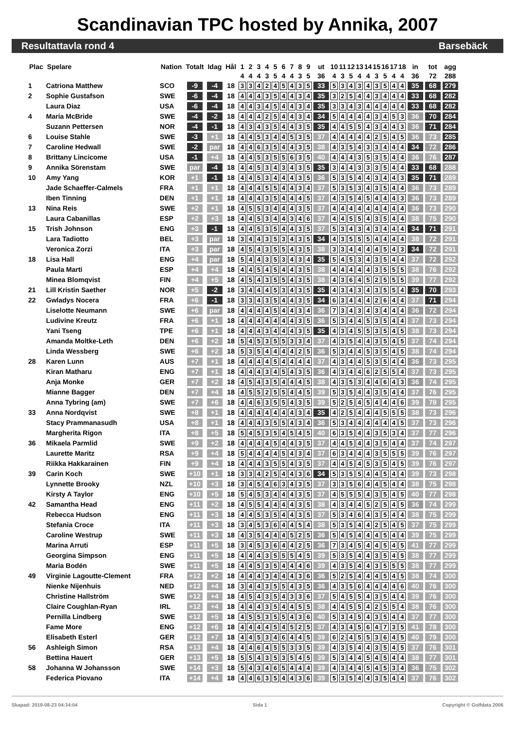Scandinavian TPC hosted by Annika, 2007
Resultattavla rond 4 Barsebäck
| Plac | Spelare | Nation | Totalt | Idag | Hål | 1 | 2 | 3 | 4 | 5 | 6 | 7 | 8 | 9 | ut | 10 | 11 | 12 | 13 | 14 | 15 | 16 | 17 | 18 | in | tot | agg |
| --- | --- | --- | --- | --- | --- | --- | --- | --- | --- | --- | --- | --- | --- | --- | --- | --- | --- | --- | --- | --- | --- | --- | --- | --- | --- | --- | --- |
| | | | | | | 4 | 4 | 4 | 3 | 5 | 4 | 4 | 3 | 5 | 36 | 4 | 3 | 5 | 4 | 4 | 3 | 5 | 4 | 4 | 36 | 72 | 288 |
| 1 | Catriona Matthew | SCO | -9 | -4 | 18 | 3 | 3 | 4 | 2 | 4 | 5 | 4 | 3 | 5 | 33 | 5 | 3 | 4 | 3 | 4 | 3 | 5 | 4 | 4 | 35 | 68 | 279 |
| 2 | Sophie Gustafson | SWE | -6 | -4 | 18 | 4 | 4 | 4 | 3 | 5 | 4 | 4 | 3 | 4 | 35 | 3 | 2 | 5 | 4 | 4 | 3 | 4 | 4 | 4 | 33 | 68 | 282 |
| | Laura Diaz | USA | -6 | -4 | 18 | 4 | 4 | 3 | 4 | 5 | 4 | 4 | 3 | 4 | 35 | 3 | 3 | 4 | 3 | 4 | 4 | 4 | 4 | 4 | 33 | 68 | 282 |
| 4 | Maria McBride | SWE | -4 | -2 | 18 | 4 | 4 | 4 | 2 | 5 | 4 | 4 | 3 | 4 | 34 | 5 | 4 | 4 | 4 | 4 | 3 | 4 | 5 | 3 | 36 | 70 | 284 |
| | Suzann Pettersen | NOR | -4 | -1 | 18 | 4 | 3 | 4 | 3 | 5 | 4 | 4 | 3 | 5 | 35 | 4 | 4 | 5 | 5 | 4 | 3 | 4 | 4 | 3 | 36 | 71 | 284 |
| 6 | Louise Stahle | SWE | -3 | +1 | 18 | 4 | 4 | 5 | 3 | 4 | 4 | 5 | 3 | 5 | 37 | 4 | 4 | 4 | 4 | 4 | 2 | 5 | 4 | 5 | 36 | 73 | 285 |
| 7 | Caroline Hedwall | SWE | -2 | par | 18 | 4 | 4 | 6 | 3 | 5 | 4 | 4 | 3 | 5 | 38 | 4 | 3 | 5 | 4 | 3 | 3 | 4 | 4 | 4 | 34 | 72 | 286 |
| 8 | Brittany Lincicome | USA | -1 | +4 | 18 | 4 | 4 | 5 | 3 | 5 | 5 | 6 | 3 | 5 | 40 | 4 | 4 | 4 | 3 | 5 | 3 | 5 | 4 | 4 | 36 | 76 | 287 |
| 9 | Annika Sörenstam | SWE | par | -4 | 18 | 4 | 4 | 5 | 3 | 4 | 3 | 4 | 3 | 5 | 35 | 3 | 4 | 4 | 3 | 3 | 3 | 5 | 4 | 4 | 33 | 68 | 288 |
| 10 | Amy Yang | KOR | +1 | -1 | 18 | 4 | 4 | 5 | 3 | 4 | 4 | 4 | 3 | 5 | 36 | 5 | 3 | 5 | 4 | 4 | 3 | 4 | 4 | 3 | 35 | 71 | 289 |
| | Jade Schaeffer-Calmels | FRA | +1 | +1 | 18 | 4 | 4 | 4 | 5 | 5 | 4 | 4 | 3 | 4 | 37 | 5 | 3 | 5 | 3 | 4 | 3 | 5 | 4 | 4 | 36 | 73 | 289 |
| | Iben Tinning | DEN | +1 | +1 | 18 | 4 | 4 | 4 | 3 | 5 | 4 | 4 | 4 | 5 | 37 | 4 | 3 | 5 | 4 | 5 | 4 | 4 | 4 | 3 | 36 | 73 | 289 |
| 13 | Nina Reis | SWE | +2 | +1 | 18 | 4 | 5 | 5 | 3 | 4 | 4 | 4 | 3 | 5 | 37 | 4 | 4 | 4 | 4 | 4 | 4 | 4 | 4 | 4 | 36 | 73 | 290 |
| | Laura Cabanillas | ESP | +2 | +3 | 18 | 4 | 4 | 5 | 3 | 4 | 4 | 3 | 4 | 6 | 37 | 4 | 4 | 5 | 5 | 4 | 3 | 5 | 4 | 4 | 38 | 75 | 290 |
| 15 | Trish Johnson | ENG | +3 | -1 | 18 | 4 | 4 | 5 | 3 | 5 | 4 | 4 | 3 | 5 | 37 | 5 | 3 | 4 | 3 | 4 | 3 | 4 | 4 | 4 | 34 | 71 | 291 |
| | Lara Tadiotto | BEL | +3 | par | 18 | 3 | 4 | 4 | 3 | 5 | 3 | 4 | 3 | 5 | 34 | 4 | 3 | 5 | 5 | 5 | 4 | 4 | 4 | 4 | 38 | 72 | 291 |
| | Veronica Zorzi | ITA | +3 | par | 18 | 4 | 5 | 4 | 3 | 5 | 5 | 4 | 3 | 5 | 38 | 3 | 3 | 4 | 4 | 4 | 4 | 5 | 4 | 3 | 34 | 72 | 291 |
| 18 | Lisa Hall | ENG | +4 | par | 18 | 5 | 4 | 4 | 3 | 5 | 3 | 4 | 3 | 4 | 35 | 5 | 4 | 5 | 3 | 4 | 3 | 5 | 4 | 4 | 37 | 72 | 292 |
| | Paula Marti | ESP | +4 | +4 | 18 | 4 | 4 | 5 | 4 | 5 | 4 | 4 | 3 | 5 | 38 | 4 | 4 | 4 | 4 | 4 | 3 | 5 | 5 | 5 | 38 | 76 | 292 |
| | Minea Blomqvist | FIN | +4 | +5 | 18 | 4 | 5 | 4 | 3 | 5 | 5 | 4 | 3 | 5 | 38 | 4 | 3 | 6 | 4 | 5 | 2 | 5 | 5 | 5 | 39 | 77 | 292 |
| 21 | Lill Kristin Saether | NOR | +5 | -2 | 18 | 3 | 4 | 4 | 4 | 5 | 3 | 4 | 3 | 5 | 35 | 4 | 3 | 4 | 3 | 4 | 3 | 5 | 5 | 4 | 35 | 70 | 293 |
| 22 | Gwladys Nocera | FRA | +6 | -1 | 18 | 3 | 3 | 4 | 3 | 5 | 4 | 4 | 3 | 5 | 34 | 6 | 3 | 4 | 4 | 4 | 2 | 6 | 4 | 4 | 37 | 71 | 294 |
| | Liselotte Neumann | SWE | +6 | par | 18 | 4 | 4 | 4 | 4 | 5 | 4 | 4 | 3 | 4 | 36 | 7 | 3 | 4 | 3 | 4 | 3 | 4 | 4 | 4 | 36 | 72 | 294 |
| | Ludivine Kreutz | FRA | +6 | +1 | 18 | 4 | 4 | 4 | 4 | 4 | 4 | 4 | 3 | 5 | 36 | 5 | 3 | 4 | 4 | 5 | 3 | 5 | 4 | 4 | 37 | 73 | 294 |
| | Yani Tseng | TPE | +6 | +1 | 18 | 4 | 4 | 4 | 3 | 4 | 4 | 4 | 3 | 5 | 35 | 4 | 3 | 4 | 5 | 5 | 3 | 5 | 4 | 5 | 38 | 73 | 294 |
| | Amanda Moltke-Leth | DEN | +6 | +2 | 18 | 5 | 4 | 5 | 3 | 5 | 5 | 3 | 3 | 4 | 37 | 4 | 3 | 5 | 4 | 4 | 3 | 5 | 4 | 5 | 37 | 74 | 294 |
| | Linda Wessberg | SWE | +6 | +2 | 18 | 5 | 3 | 5 | 4 | 4 | 4 | 4 | 2 | 5 | 36 | 5 | 3 | 4 | 4 | 5 | 3 | 5 | 4 | 5 | 38 | 74 | 294 |
| 28 | Karen Lunn | AUS | +7 | +1 | 18 | 4 | 4 | 4 | 4 | 5 | 4 | 4 | 4 | 4 | 37 | 4 | 3 | 4 | 4 | 5 | 3 | 5 | 4 | 4 | 36 | 73 | 295 |
| | Kiran Matharu | ENG | +7 | +1 | 18 | 4 | 4 | 4 | 3 | 4 | 5 | 4 | 3 | 5 | 36 | 4 | 3 | 4 | 4 | 6 | 2 | 5 | 5 | 4 | 37 | 73 | 295 |
| | Anja Monke | GER | +7 | +2 | 18 | 4 | 5 | 4 | 3 | 5 | 4 | 4 | 4 | 5 | 38 | 4 | 3 | 5 | 3 | 4 | 4 | 6 | 4 | 3 | 36 | 74 | 295 |
| | Mianne Bagger | DEN | +7 | +4 | 18 | 4 | 5 | 5 | 2 | 5 | 5 | 4 | 4 | 5 | 39 | 5 | 3 | 5 | 4 | 4 | 3 | 5 | 4 | 4 | 37 | 76 | 295 |
| | Anna Tybring (am) | SWE | +7 | +6 | 18 | 4 | 4 | 6 | 3 | 5 | 5 | 4 | 3 | 5 | 39 | 5 | 2 | 5 | 4 | 5 | 4 | 4 | 4 | 6 | 39 | 78 | 295 |
| 33 | Anna Nordqvist | SWE | +8 | +1 | 18 | 4 | 4 | 4 | 4 | 4 | 4 | 4 | 3 | 4 | 35 | 4 | 2 | 5 | 4 | 4 | 4 | 5 | 5 | 5 | 38 | 73 | 296 |
| | Stacy Prammanasudh | USA | +8 | +1 | 18 | 4 | 4 | 4 | 3 | 5 | 5 | 4 | 3 | 4 | 36 | 5 | 3 | 4 | 4 | 4 | 4 | 4 | 4 | 5 | 37 | 73 | 296 |
| | Margherita Rigon | ITA | +8 | +5 | 18 | 5 | 4 | 5 | 3 | 5 | 4 | 5 | 4 | 5 | 40 | 6 | 3 | 5 | 4 | 4 | 3 | 5 | 3 | 4 | 37 | 77 | 296 |
| 36 | Mikaela Parmlid | SWE | +9 | +2 | 18 | 4 | 4 | 4 | 4 | 5 | 4 | 4 | 3 | 5 | 37 | 4 | 4 | 5 | 4 | 4 | 3 | 5 | 4 | 4 | 37 | 74 | 297 |
| | Laurette Maritz | RSA | +9 | +4 | 18 | 5 | 4 | 4 | 4 | 4 | 5 | 4 | 3 | 4 | 37 | 6 | 3 | 4 | 4 | 4 | 3 | 5 | 5 | 5 | 39 | 76 | 297 |
| | Riikka Hakkarainen | FIN | +9 | +4 | 18 | 4 | 4 | 4 | 3 | 5 | 5 | 4 | 3 | 5 | 37 | 4 | 4 | 5 | 4 | 5 | 3 | 5 | 4 | 5 | 39 | 76 | 297 |
| 39 | Carin Koch | SWE | +10 | +1 | 18 | 3 | 3 | 4 | 2 | 5 | 4 | 4 | 3 | 6 | 34 | 5 | 3 | 5 | 5 | 4 | 4 | 5 | 4 | 4 | 39 | 73 | 298 |
| | Lynnette Brooky | NZL | +10 | +3 | 18 | 3 | 4 | 5 | 4 | 6 | 3 | 4 | 3 | 5 | 37 | 3 | 3 | 5 | 6 | 4 | 4 | 5 | 4 | 4 | 38 | 75 | 298 |
| | Kirsty A Taylor | ENG | +10 | +5 | 18 | 5 | 4 | 5 | 3 | 4 | 4 | 4 | 3 | 5 | 37 | 4 | 5 | 5 | 5 | 4 | 3 | 5 | 4 | 5 | 40 | 77 | 298 |
| 42 | Samantha Head | ENG | +11 | +2 | 18 | 4 | 5 | 5 | 4 | 4 | 4 | 4 | 3 | 5 | 38 | 4 | 3 | 4 | 4 | 5 | 2 | 5 | 4 | 5 | 36 | 74 | 299 |
| | Rebecca Hudson | ENG | +11 | +3 | 18 | 4 | 4 | 5 | 3 | 5 | 4 | 4 | 3 | 5 | 37 | 5 | 3 | 4 | 6 | 4 | 3 | 5 | 4 | 4 | 38 | 75 | 299 |
| | Stefania Croce | ITA | +11 | +3 | 18 | 3 | 4 | 5 | 3 | 6 | 4 | 4 | 5 | 4 | 38 | 5 | 3 | 5 | 4 | 4 | 2 | 5 | 4 | 5 | 37 | 75 | 299 |
| | Caroline Westrup | SWE | +11 | +3 | 18 | 4 | 3 | 5 | 4 | 4 | 4 | 5 | 2 | 5 | 36 | 5 | 4 | 5 | 4 | 4 | 4 | 5 | 4 | 4 | 39 | 75 | 299 |
| | Marina Arruti | ESP | +11 | +5 | 18 | 3 | 4 | 5 | 3 | 6 | 4 | 4 | 2 | 5 | 36 | 7 | 3 | 4 | 5 | 4 | 4 | 5 | 4 | 5 | 41 | 77 | 299 |
| | Georgina Simpson | ENG | +11 | +5 | 18 | 4 | 4 | 4 | 3 | 5 | 5 | 5 | 4 | 5 | 39 | 5 | 3 | 5 | 4 | 4 | 3 | 5 | 4 | 5 | 38 | 77 | 299 |
| | Maria Bodén | SWE | +11 | +5 | 18 | 4 | 4 | 5 | 3 | 5 | 4 | 4 | 4 | 6 | 39 | 4 | 3 | 5 | 4 | 4 | 3 | 5 | 5 | 5 | 38 | 77 | 299 |
| 49 | Virginie Lagoutte-Clement | FRA | +12 | +2 | 18 | 4 | 4 | 4 | 3 | 4 | 4 | 4 | 3 | 6 | 36 | 5 | 2 | 5 | 4 | 4 | 4 | 5 | 4 | 5 | 38 | 74 | 300 |
| | Nienke Nijenhuis | NED | +12 | +4 | 18 | 3 | 4 | 4 | 3 | 5 | 5 | 4 | 3 | 5 | 36 | 4 | 3 | 5 | 6 | 4 | 4 | 4 | 4 | 6 | 40 | 76 | 300 |
| | Christine Hallström | SWE | +12 | +4 | 18 | 4 | 5 | 4 | 3 | 5 | 4 | 3 | 3 | 6 | 37 | 5 | 4 | 5 | 5 | 4 | 3 | 5 | 4 | 4 | 39 | 76 | 300 |
| | Claire Coughlan-Ryan | IRL | +12 | +4 | 18 | 4 | 4 | 4 | 3 | 5 | 4 | 4 | 5 | 5 | 38 | 4 | 4 | 5 | 5 | 4 | 2 | 5 | 5 | 4 | 38 | 76 | 300 |
| | Pernilla Lindberg | SWE | +12 | +5 | 18 | 4 | 5 | 5 | 3 | 5 | 5 | 4 | 3 | 6 | 40 | 5 | 3 | 4 | 5 | 4 | 3 | 5 | 4 | 4 | 37 | 77 | 300 |
| | Fame More | ENG | +12 | +6 | 18 | 4 | 4 | 4 | 4 | 5 | 4 | 5 | 2 | 5 | 37 | 4 | 3 | 4 | 5 | 6 | 4 | 7 | 3 | 5 | 41 | 78 | 300 |
| | Elisabeth Esterl | GER | +12 | +7 | 18 | 4 | 4 | 5 | 3 | 4 | 6 | 4 | 4 | 5 | 39 | 6 | 2 | 4 | 5 | 5 | 3 | 6 | 4 | 5 | 40 | 79 | 300 |
| 56 | Ashleigh Simon | RSA | +13 | +4 | 18 | 4 | 4 | 6 | 4 | 5 | 5 | 3 | 3 | 5 | 39 | 4 | 3 | 5 | 4 | 4 | 3 | 5 | 4 | 5 | 37 | 76 | 301 |
| | Bettina Hauert | GER | +13 | +5 | 18 | 5 | 5 | 4 | 3 | 5 | 3 | 5 | 4 | 5 | 39 | 5 | 3 | 4 | 4 | 5 | 4 | 5 | 4 | 4 | 38 | 77 | 301 |
| 58 | Johanna W Johansson | SWE | +14 | +3 | 18 | 5 | 4 | 3 | 4 | 6 | 5 | 4 | 4 | 4 | 39 | 4 | 3 | 4 | 4 | 5 | 4 | 5 | 3 | 4 | 36 | 75 | 302 |
| | Federica Piovano | ITA | +14 | +4 | 18 | 4 | 4 | 6 | 3 | 5 | 4 | 4 | 3 | 6 | 39 | 5 | 3 | 5 | 4 | 4 | 3 | 5 | 4 | 4 | 37 | 76 | 302 |
Skapad: 2019-08-23 04:34:04 Sida 1 Copyright © Golfdata 2006